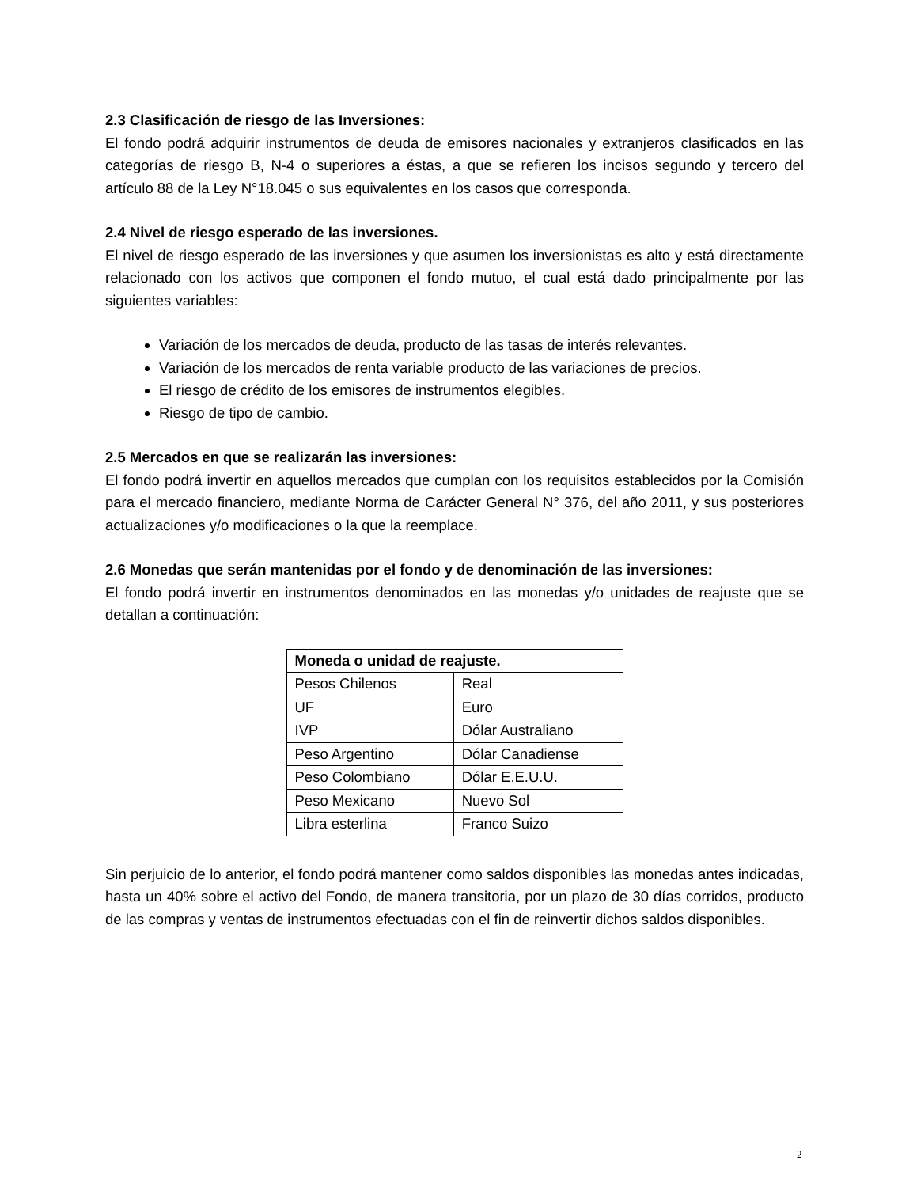2.3 Clasificación de riesgo de las Inversiones:
El fondo podrá adquirir instrumentos de deuda de emisores nacionales y extranjeros clasificados en las categorías de riesgo B, N-4 o superiores a éstas, a que se refieren los incisos segundo y tercero del artículo 88 de la Ley N°18.045 o sus equivalentes en los casos que corresponda.
2.4 Nivel de riesgo esperado de las inversiones.
El nivel de riesgo esperado de las inversiones y que asumen los inversionistas es alto y está directamente relacionado con los activos que componen el fondo mutuo, el cual está dado principalmente por las siguientes variables:
Variación de los mercados de deuda, producto de las tasas de interés relevantes.
Variación de los mercados de renta variable producto de las variaciones de precios.
El riesgo de crédito de los emisores de instrumentos elegibles.
Riesgo de tipo de cambio.
2.5 Mercados en que se realizarán las inversiones:
El fondo podrá invertir en aquellos mercados que cumplan con los requisitos establecidos por la Comisión para el mercado financiero, mediante Norma de Carácter General N° 376, del año 2011, y sus posteriores actualizaciones y/o modificaciones o la que la reemplace.
2.6 Monedas que serán mantenidas por el fondo y de denominación de las inversiones:
El fondo podrá invertir en instrumentos denominados en las monedas y/o unidades de reajuste que se detallan a continuación:
| Moneda o unidad de reajuste. | |
| --- | --- |
| Pesos Chilenos | Real |
| UF | Euro |
| IVP | Dólar Australiano |
| Peso Argentino | Dólar Canadiense |
| Peso Colombiano | Dólar E.E.U.U. |
| Peso Mexicano | Nuevo Sol |
| Libra esterlina | Franco Suizo |
Sin perjuicio de lo anterior, el fondo podrá mantener como saldos disponibles las monedas antes indicadas, hasta un 40% sobre el activo del Fondo, de manera transitoria, por un plazo de 30 días corridos, producto de las compras y ventas de instrumentos efectuadas con el fin de reinvertir dichos saldos disponibles.
2